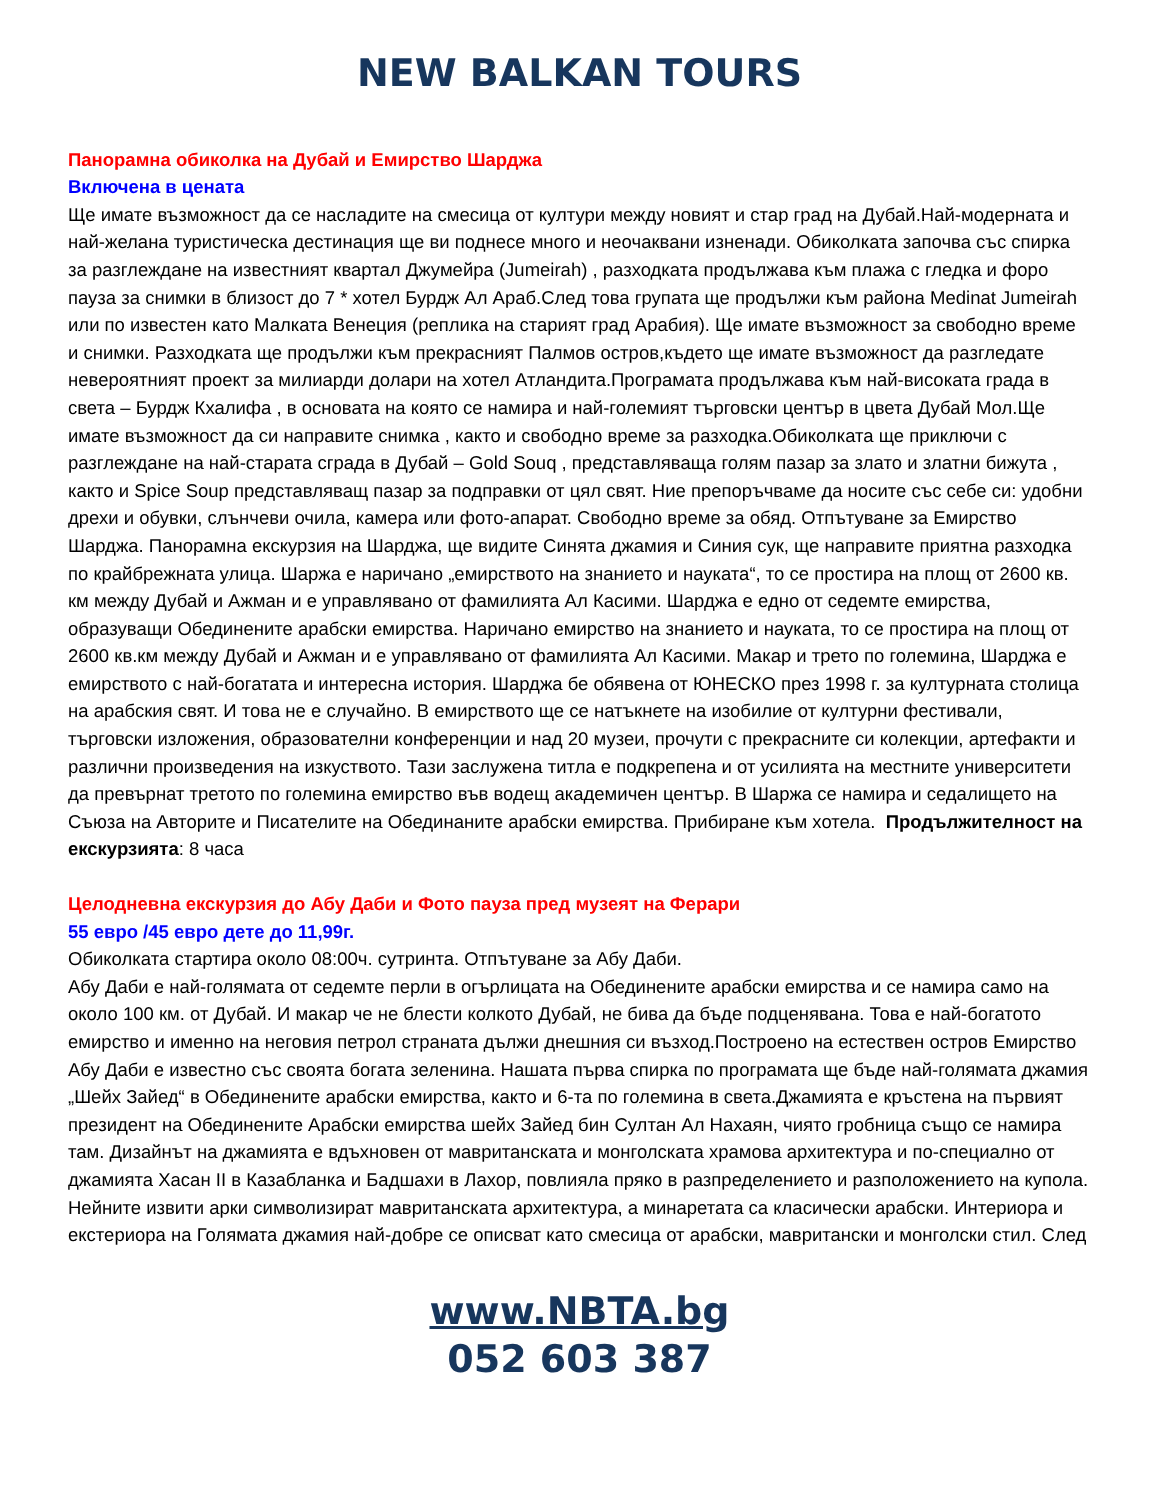NEW BALKAN TOURS
Панорамна обиколка на Дубай и Емирство Шарджа
Включена в цената
Ще имате възможност да се насладите на смесица от култури между новият и стар град на Дубай.Най-модерната и най-желана туристическа дестинация ще ви поднесе много и неочаквани изненади. Обиколката започва със спирка за разглеждане на известният квартал Джумейра (Jumeirah) , разходката продължава към плажа с гледка и форо пауза за снимки в близост до 7 * хотел Бурдж Ал Араб.След това групата ще продължи към района Medinat Jumeirah или по известен като Малката Венеция (реплика на старият град Арабия). Ще имате възможност за свободно време и снимки. Разходката ще продължи към прекрасният Палмов остров,където ще имате възможност да разгледате невероятният проект за милиарди долари на хотел Атландита.Програмата продължава към най-високата града в света – Бурдж Кхалифа , в основата на която се намира и най-големият търговски център в цвета Дубай Мол.Ще имате възможност да си направите снимка , както и свободно време за разходка.Обиколката ще приключи с разглеждане на най-старата сграда в Дубай – Gold Souq , представляваща голям пазар за злато и златни бижута , както и Spice Soup представляващ пазар за подправки от цял свят. Ние препоръчваме да носите със себе си: удобни дрехи и обувки, слънчеви очила, камера или фото-апарат. Свободно време за обяд. Отпътуване за Емирство Шарджа. Панорамна екскурзия на Шарджа, ще видите Синята джамия и Синия сук, ще направите приятна разходка по крайбрежната улица. Шаржа е наричано „емирството на знанието и науката“, то се простира на площ от 2600 кв. км между Дубай и Ажман и е управлявано от фамилията Ал Касими. Шарджа е едно от седемте емирства, образуващи Обединените арабски емирства. Наричано емирство на знанието и науката, то се простира на площ от 2600 кв.км между Дубай и Ажман и е управлявано от фамилията Ал Касими. Макар и трето по големина, Шарджа е емирството с най-богатата и интересна история. Шарджа бе обявена от ЮНЕСКО през 1998 г. за културната столица на арабския свят. И това не е случайно. В емирството ще се натъкнете на изобилие от културни фестивали, търговски изложения, образователни конференции и над 20 музеи, прочути с прекрасните си колекции, артефакти и различни произведения на изкуството. Тази заслужена титла е подкрепена и от усилията на местните университети да превърнат третото по големина емирство във водещ академичен център. В Шаржа се намира и седалището на Съюза на Авторите и Писателите на Обединаните арабски емирства. Прибиране към хотела. Продължителност на екскурзията: 8 часа
Целодневна екскурзия до Абу Даби и Фото пауза пред музеят на Ферари
55 евро /45 евро дете до 11,99г.
Обиколката стартира около 08:00ч. сутринта. Отпътуване за Абу Даби.
Абу Даби е най-голямата от седемте перли в огърлицата на Обединените арабски емирства и се намира само на около 100 км. от Дубай. И макар че не блести колкото Дубай, не бива да бъде подценявана. Това е най-богатото емирство и именно на неговия петрол страната дължи днешния си възход.Построено на естествен остров Емирство Абу Даби е известно със своята богата зеленина. Нашата първа спирка по програмата ще бъде най-голямата джамия „Шейх Зайед“ в Обединените арабски емирства, както и 6-та по големина в света.Джамията е кръстена на първият президент на Обединените Арабски емирства шейх Зайед бин Султан Ал Нахаян, чиято гробница също се намира там. Дизайнът на джамията е вдъхновен от мавританската и монголската храмова архитектура и по-специално от джамията Хасан II в Казабланка и Бадшахи в Лахор, повлияла пряко в разпределението и разположението на купола. Нейните извити арки символизират мавританската архитектура, а минаретата са класически арабски. Интериора и екстериора на Голямата джамия най-добре се описват като смесица от арабски, мавритански и монголски стил. След
www.NBTA.bg
052 603 387